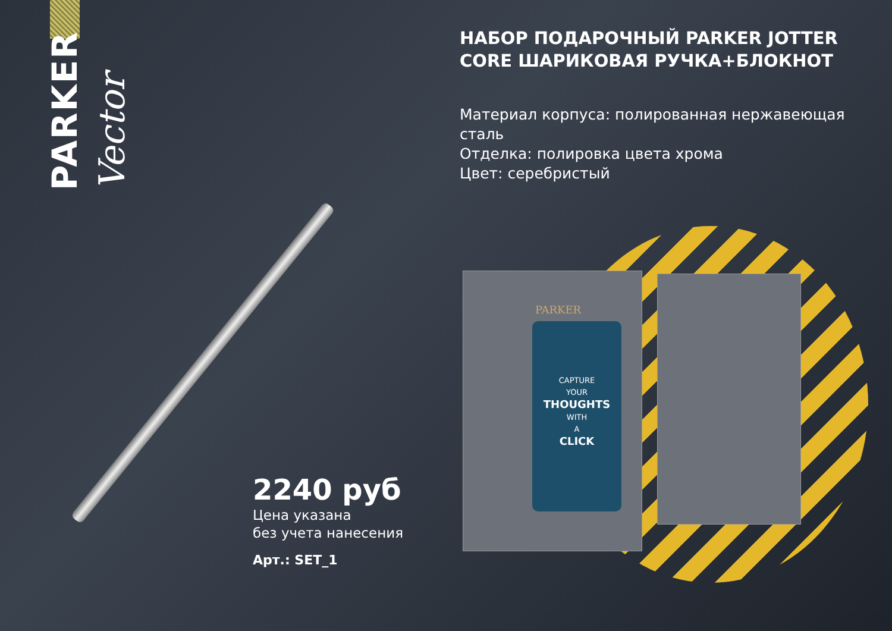PARKER
Vector
PARKER
CAPTURE
YOUR
THOUGHTS
WITH
A
CLICK
НАБОР ПОДАРОЧНЫЙ PARKER JOTTER CORE ШАРИКОВАЯ РУЧКА+БЛОКНОТ
Материал корпуса: полированная нержавеющая сталь
Отделка: полировка цвета хрома
Цвет: серебристый
2240 руб
Цена указана
без учета нанесения
Арт.: SET_1